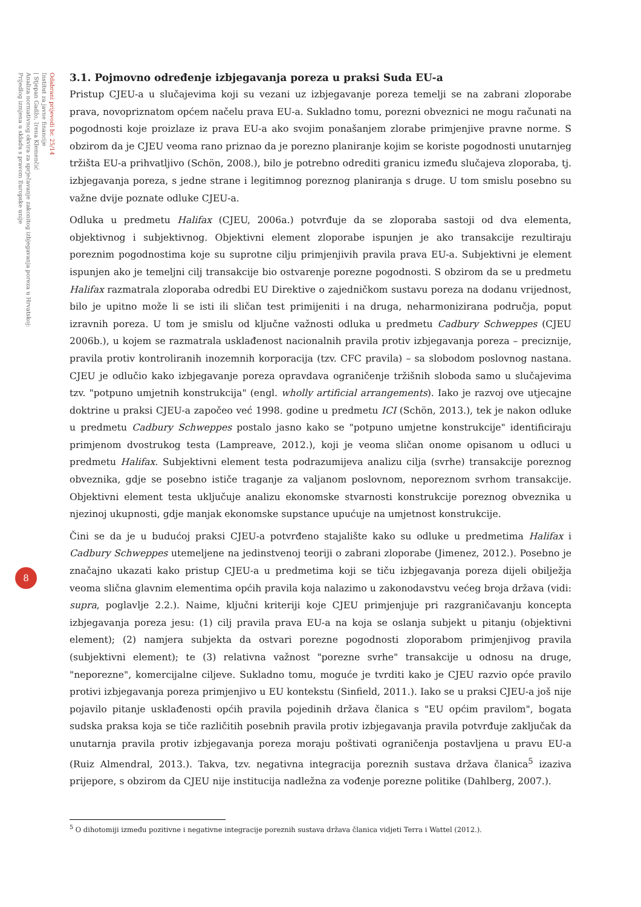Odabrani prijevodi br. 25/14
Institut za javne financije
| Stjepan Gadžo, Irena Klemenčić
Analiza normativnog okvira za sprječavanje zakonitog izbjegavanja poreza u Hrvatskoj:
Prijedlog izmjena u skladu s pravom Europske unije
8
3.1. Pojmovno određenje izbjegavanja poreza u praksi Suda EU-a
Pristup CJEU-a u slučajevima koji su vezani uz izbjegavanje poreza temelji se na zabrani zloporabe prava, novopriznatom općem načelu prava EU-a. Sukladno tomu, porezni obveznici ne mogu računati na pogodnosti koje proizlaze iz prava EU-a ako svojim ponašanjem zlorabe primjenjive pravne norme. S obzirom da je CJEU veoma rano priznao da je porezno planiranje kojim se koriste pogodnosti unutarnjeg tržišta EU-a prihvatljivo (Schön, 2008.), bilo je potrebno odrediti granicu između slučajeva zloporaba, tj. izbjegavanja poreza, s jedne strane i legitimnog poreznog planiranja s druge. U tom smislu posebno su važne dvije poznate odluke CJEU-a.
Odluka u predmetu Halifax (CJEU, 2006a.) potvrđuje da se zloporaba sastoji od dva elementa, objektivnog i subjektivnog. Objektivni element zloporabe ispunjen je ako transakcije rezultiraju poreznim pogodnostima koje su suprotne cilju primjenjivih pravila prava EU-a. Subjektivni je element ispunjen ako je temeljni cilj transakcije bio ostvarenje porezne pogodnosti. S obzirom da se u predmetu Halifax razmatrala zloporaba odredbi EU Direktive o zajedničkom sustavu poreza na dodanu vrijednost, bilo je upitno može li se isti ili sličan test primijeniti i na druga, neharmonizirana područja, poput izravnih poreza. U tom je smislu od ključne važnosti odluka u predmetu Cadbury Schweppes (CJEU 2006b.), u kojem se razmatrala usklađenost nacionalnih pravila protiv izbjegavanja poreza – preciznije, pravila protiv kontroliranih inozemnih korporacija (tzv. CFC pravila) – sa slobodom poslovnog nastana. CJEU je odlučio kako izbjegavanje poreza opravdava ograničenje tržišnih sloboda samo u slučajevima tzv. "potpuno umjetnih konstrukcija" (engl. wholly artificial arrangements). Iako je razvoj ove utjecajne doktrine u praksi CJEU-a započeo već 1998. godine u predmetu ICI (Schön, 2013.), tek je nakon odluke u predmetu Cadbury Schweppes postalo jasno kako se "potpuno umjetne konstrukcije" identificiraju primjenom dvostrukog testa (Lampreave, 2012.), koji je veoma sličan onome opisanom u odluci u predmetu Halifax. Subjektivni element testa podrazumijeva analizu cilja (svrhe) transakcije poreznog obveznika, gdje se posebno ističe traganje za valjanom poslovnom, neporeznom svrhom transakcije. Objektivni element testa uključuje analizu ekonomske stvarnosti konstrukcije poreznog obveznika u njezinoj ukupnosti, gdje manjak ekonomske supstance upućuje na umjetnost konstrukcije.
Čini se da je u budućoj praksi CJEU-a potvrđeno stajalište kako su odluke u predmetima Halifax i Cadbury Schweppes utemeljene na jedinstvenoj teoriji o zabrani zloporabe (Jimenez, 2012.). Posebno je značajno ukazati kako pristup CJEU-a u predmetima koji se tiču izbjegavanja poreza dijeli obilježja veoma slična glavnim elementima općih pravila koja nalazimo u zakonodavstvu većeg broja država (vidi: supra, poglavlje 2.2.). Naime, ključni kriteriji koje CJEU primjenjuje pri razgraničavanju koncepta izbjegavanja poreza jesu: (1) cilj pravila prava EU-a na koja se oslanja subjekt u pitanju (objektivni element); (2) namjera subjekta da ostvari porezne pogodnosti zloporabom primjenjivog pravila (subjektivni element); te (3) relativna važnost "porezne svrhe" transakcije u odnosu na druge, "neporezne", komercijalne ciljeve. Sukladno tomu, moguće je tvrditi kako je CJEU razvio opće pravilo protivi izbjegavanja poreza primjenjivo u EU kontekstu (Sinfield, 2011.). Iako se u praksi CJEU-a još nije pojavilo pitanje usklađenosti općih pravila pojedinih država članica s "EU općim pravilom", bogata sudska praksa koja se tiče različitih posebnih pravila protiv izbjegavanja pravila potvrđuje zaključak da unutarnja pravila protiv izbjegavanja poreza moraju poštivati ograničenja postavljena u pravu EU-a (Ruiz Almendral, 2013.). Takva, tzv. negativna integracija poreznih sustava država članica<sup>5</sup> izaziva prijepore, s obzirom da CJEU nije institucija nadležna za vođenje porezne politike (Dahlberg, 2007.).
<sup>5</sup> O dihotomiji između pozitivne i negativne integracije poreznih sustava država članica vidjeti Terra i Wattel (2012.).